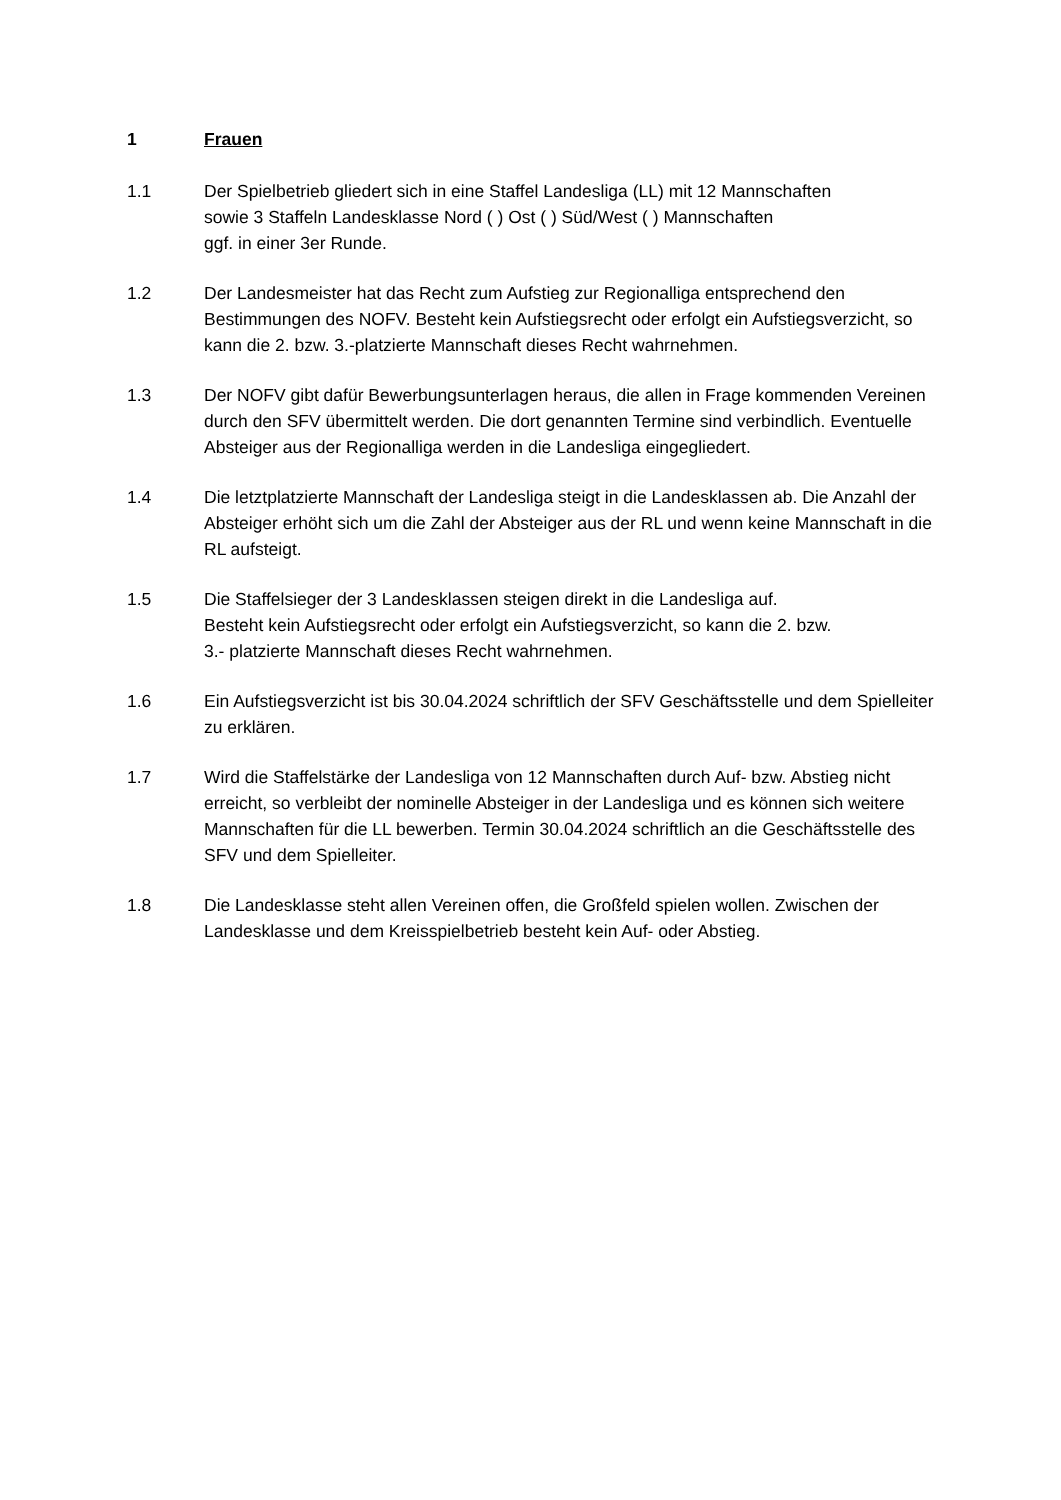1 Frauen
1.1 Der Spielbetrieb gliedert sich in eine Staffel Landesliga (LL) mit 12 Mannschaften
sowie 3 Staffeln Landesklasse Nord ( ) Ost ( ) Süd/West ( ) Mannschaften
ggf. in einer 3er Runde.
1.2 Der Landesmeister hat das Recht zum Aufstieg zur Regionalliga entsprechend den Bestimmungen des NOFV. Besteht kein Aufstiegsrecht oder erfolgt ein Aufstiegsverzicht, so kann die 2. bzw. 3.-platzierte Mannschaft dieses Recht wahrnehmen.
1.3 Der NOFV gibt dafür Bewerbungsunterlagen heraus, die allen in Frage kommenden Vereinen durch den SFV übermittelt werden. Die dort genannten Termine sind verbindlich. Eventuelle Absteiger aus der Regionalliga werden in die Landesliga eingegliedert.
1.4 Die letztplatzierte Mannschaft der Landesliga steigt in die Landesklassen ab. Die Anzahl der Absteiger erhöht sich um die Zahl der Absteiger aus der RL und wenn keine Mannschaft in die RL aufsteigt.
1.5 Die Staffelsieger der 3 Landesklassen steigen direkt in die Landesliga auf.
Besteht kein Aufstiegsrecht oder erfolgt ein Aufstiegsverzicht, so kann die 2. bzw.
3.- platzierte Mannschaft dieses Recht wahrnehmen.
1.6 Ein Aufstiegsverzicht ist bis 30.04.2024 schriftlich der SFV Geschäftsstelle und dem Spielleiter zu erklären.
1.7 Wird die Staffelstärke der Landesliga von 12 Mannschaften durch Auf- bzw. Abstieg nicht erreicht, so verbleibt der nominelle Absteiger in der Landesliga und es können sich weitere Mannschaften für die LL bewerben. Termin 30.04.2024 schriftlich an die Geschäftsstelle des SFV und dem Spielleiter.
1.8 Die Landesklasse steht allen Vereinen offen, die Großfeld spielen wollen. Zwischen der Landesklasse und dem Kreisspielbetrieb besteht kein Auf- oder Abstieg.